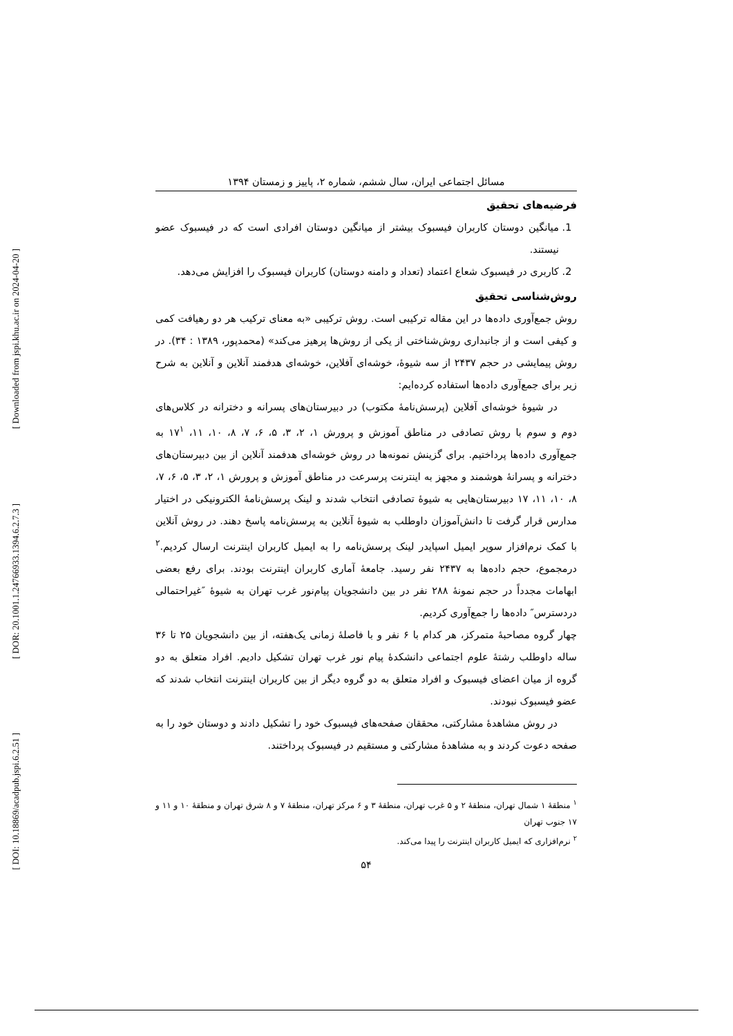[ Downloaded from jspi.khu.ac.ir on 2024-04-20 ]
[ DOR: 20.1001.1.24766933.1394.6.2.7.3 ]
[ DOI: 10.18869/acadpub.jspi.6.2.51 ]
مسائل اجتماعی ایران، سال ششم، شماره ۲، پاییز و زمستان ۱۳۹۴
فرضیه‌های تحقیق
1. میانگین دوستان کاربران فیسبوک بیشتر از میانگین دوستان افرادی است که در فیسبوک عضو نیستند.
2. کاربری در فیسبوک شعاع اعتماد (تعداد و دامنه دوستان) کاربران فیسبوک را افزایش می‌دهد.
روش‌شناسی تحقیق
روش جمع‌آوری داده‌ها در این مقاله ترکیبی است. روش ترکیبی «به معنای ترکیب هر دو رهیافت کمی و کیفی است و از جانبداری روش‌شناختی از یکی از روش‌ها پرهیز می‌کند» (محمدپور، ۱۳۸۹ : ۳۴). در روش پیمایشی در حجم ۲۴۳۷ از سه شیوهٔ، خوشه‌ای آفلاین، خوشه‌ای هدفمند آنلاین و آنلاین به شرح زیر برای جمع‌آوری داده‌ها استفاده کرده‌ایم:
در شیوهٔ خوشه‌ای آفلاین (پرسش‌نامهٔ مکتوب) در دبیرستان‌های پسرانه و دخترانه در کلاس‌های دوم و سوم با روش تصادفی در مناطق آموزش و پرورش ۱، ۲، ۳، ۵، ۶، ۷، ۸، ۱۰، ۱۱، ۱۷<sup>۱</sup> به جمع‌آوری داده‌ها پرداختیم. برای گزینش نمونه‌ها در روش خوشه‌ای هدفمند آنلاین از بین دبیرستان‌های دخترانه و پسرانهٔ هوشمند و مجهز به اینترنت پرسرعت در مناطق آموزش و پرورش ۱، ۲، ۳، ۵، ۶، ۷، ۸، ۱۰، ۱۱، ۱۷ دبیرستان‌هایی به شیوهٔ تصادفی انتخاب شدند و لینک پرسش‌نامهٔ الکترونیکی در اختیار مدارس قرار گرفت تا دانش‌آموزان داوطلب به شیوهٔ آنلاین به پرسش‌نامه پاسخ دهند. در روش آنلاین با کمک نرم‌افزار سوپر ایمیل اسپایدر لینک پرسش‌نامه را به ایمیل کاربران اینترنت ارسال کردیم.<sup>۲</sup> درمجموع، حجم داده‌ها به ۲۴۳۷ نفر رسید. جامعهٔ آماری کاربران اینترنت بودند. برای رفع بعضی ابهامات مجدداً در حجم نمونهٔ ۲۸۸ نفر در بین دانشجویان پیام‌نور غرب تهران به شیوهٔ ″غیراحتمالی دردسترس″ داده‌ها را جمع‌آوری کردیم.
چهار گروه مصاحبهٔ متمرکز، هر کدام با ۶ نفر و با فاصلهٔ زمانی یک‌هفته، از بین دانشجویان ۲۵ تا ۳۶ ساله داوطلب رشتهٔ علوم اجتماعی دانشکدهٔ پیام نور غرب تهران تشکیل دادیم. افراد متعلق به دو گروه از میان اعضای فیسبوک و افراد متعلق به دو گروه دیگر از بین کاربران اینترنت انتخاب شدند که عضو فیسبوک نبودند.
در روش مشاهدهٔ مشارکتی، محققان صفحه‌های فیسبوک خود را تشکیل دادند و دوستان خود را به صفحه دعوت کردند و به مشاهدهٔ مشارکتی و مستقیم در فیسبوک پرداختند.
<sup>۱</sup> منطقهٔ ۱ شمال تهران، منطقهٔ ۲ و ۵ غرب تهران، منطقهٔ ۳ و ۶ مرکز تهران، منطقهٔ ۷ و ۸ شرق تهران و منطقهٔ ۱۰ و ۱۱ و ۱۷ جنوب تهران
<sup>۲</sup> نرم‌افزاری که ایمیل کاربران اینترنت را پیدا می‌کند.
۵۴